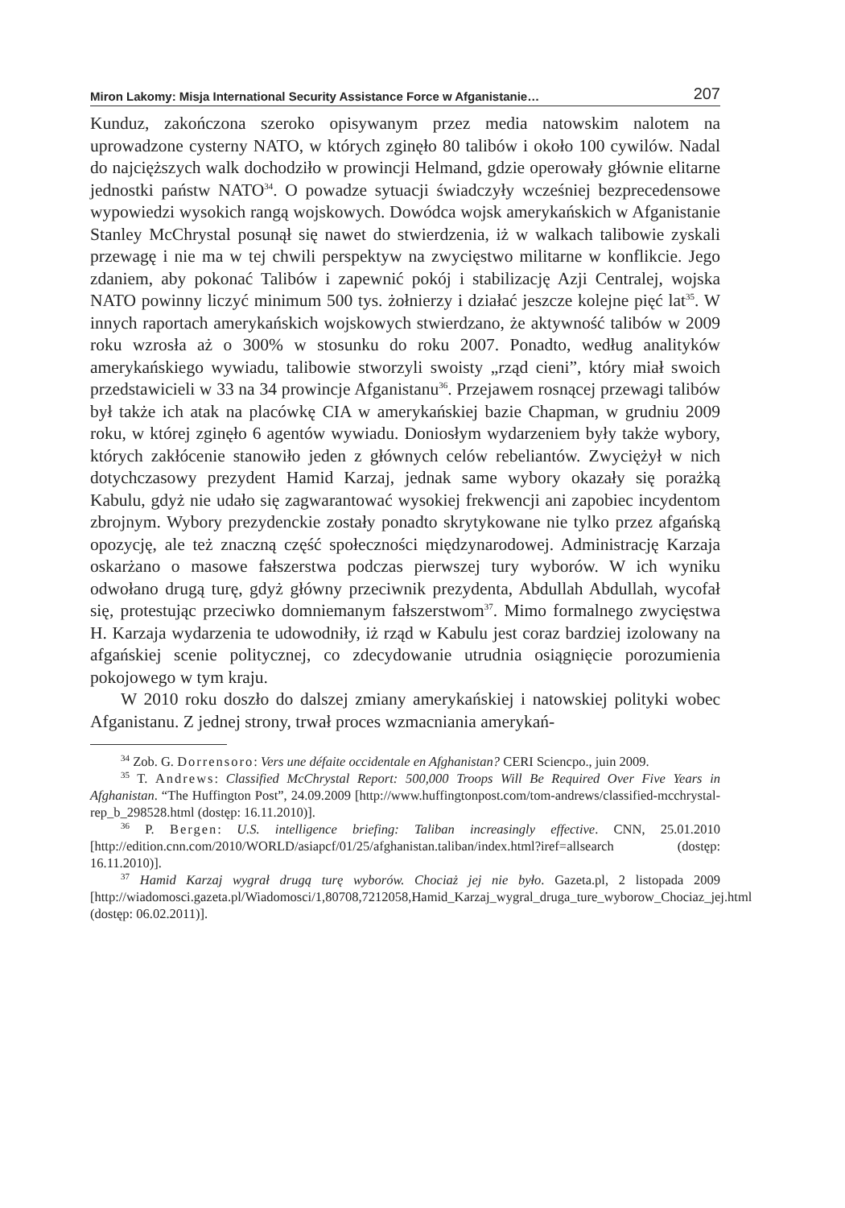Miron Lakomy: Misja International Security Assistance Force w Afganistanie… 207
Kunduz, zakończona szeroko opisywanym przez media natowskim nalotem na uprowadzone cysterny NATO, w których zginęło 80 talibów i około 100 cywilów. Nadal do najcięższych walk dochodziło w prowincji Helmand, gdzie operowały głównie elitarne jednostki państw NATO<sup>34</sup>. O powadze sytuacji świadczyły wcześniej bezprecedensowe wypowiedzi wysokich rangą wojskowych. Dowódca wojsk amerykańskich w Afganistanie Stanley McChrystal posunął się nawet do stwierdzenia, iż w walkach talibowie zyskali przewagę i nie ma w tej chwili perspektyw na zwycięstwo militarne w konflikcie. Jego zdaniem, aby pokonać Talibów i zapewnić pokój i stabilizację Azji Centralej, wojska NATO powinny liczyć minimum 500 tys. żołnierzy i działać jeszcze kolejne pięć lat<sup>35</sup>. W innych raportach amerykańskich wojskowych stwierdzano, że aktywność talibów w 2009 roku wzrosła aż o 300% w stosunku do roku 2007. Ponadto, według analityków amerykańskiego wywiadu, talibowie stworzyli swoisty „rząd cieni”, który miał swoich przedstawicieli w 33 na 34 prowincje Afganistanu<sup>36</sup>. Przejawem rosnącej przewagi talibów był także ich atak na placówkę CIA w amerykańskiej bazie Chapman, w grudniu 2009 roku, w której zginęło 6 agentów wywiadu. Doniosłym wydarzeniem były także wybory, których zakłócenie stanowiło jeden z głównych celów rebeliantów. Zwyciężył w nich dotychczasowy prezydent Hamid Karzaj, jednak same wybory okazały się porażką Kabulu, gdyż nie udało się zagwarantować wysokiej frekwencji ani zapobiec incydentom zbrojnym. Wybory prezydenckie zostały ponadto skrytykowane nie tylko przez afgańską opozycję, ale też znaczną część społeczności międzynarodowej. Administrację Karzaja oskarżano o masowe fałszerstwa podczas pierwszej tury wyborów. W ich wyniku odwołano drugą turę, gdyż główny przeciwnik prezydenta, Abdullah Abdullah, wycofał się, protestując przeciwko domniemanym fałszerstwom<sup>37</sup>. Mimo formalnego zwycięstwa H. Karzaja wydarzenia te udowodniły, iż rząd w Kabulu jest coraz bardziej izolowany na afgańskiej scenie politycznej, co zdecydowanie utrudnia osiągnięcie porozumienia pokojowego w tym kraju.
W 2010 roku doszło do dalszej zmiany amerykańskiej i natowskiej polityki wobec Afganistanu. Z jednej strony, trwał proces wzmacniania amerykań-
<sup>34</sup> Zob. G. Dorrensoro: Vers une défaite occidentale en Afghanistan? CERI Sciencpo., juin 2009.
<sup>35</sup> T. Andrews: Classified McChrystal Report: 500,000 Troops Will Be Required Over Five Years in Afghanistan. “The Huffington Post”, 24.09.2009 [http://www.huffingtonpost.com/tom-andrews/classified-mcchrystal-rep_b_298528.html (dostęp: 16.11.2010)].
<sup>36</sup> P. Bergen: U.S. intelligence briefing: Taliban increasingly effective. CNN, 25.01.2010 [http://edition.cnn.com/2010/WORLD/asiapcf/01/25/afghanistan.taliban/index.html?iref=allsearch (dostęp: 16.11.2010)].
<sup>37</sup> Hamid Karzaj wygrał drugą turę wyborów. Chociaż jej nie było. Gazeta.pl, 2 listopada 2009 [http://wiadomosci.gazeta.pl/Wiadomosci/1,80708,7212058,Hamid_Karzaj_wygral_druga_ture_wyborow_Chociaz_jej.html (dostęp: 06.02.2011)].